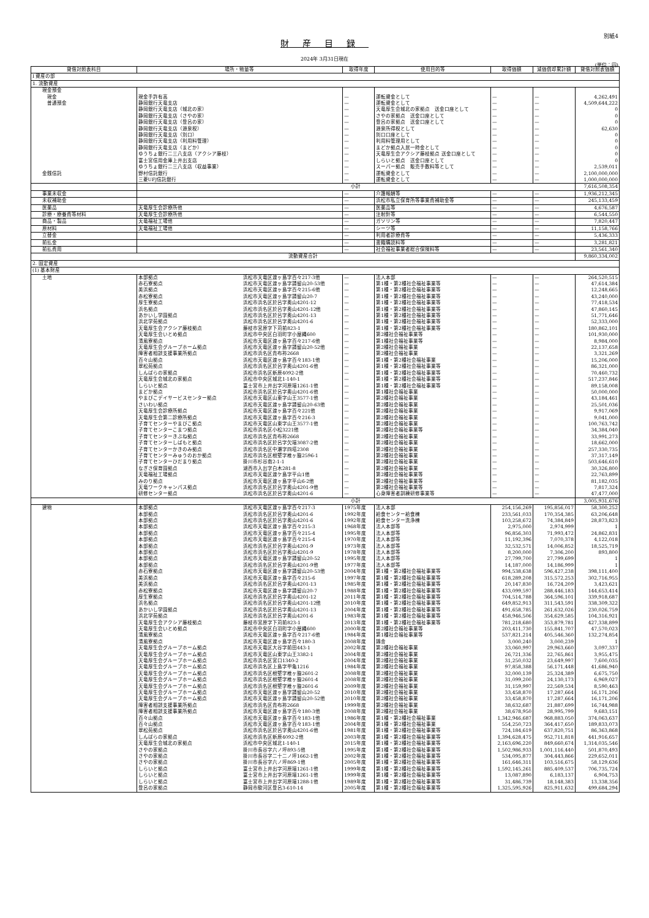別紙4
財産目録
2024年 3月31日現在
(単位：円)
| 貸借対照表科目 | 場所・物量等 | | 取得年度 | 使用目的等 | 取得価額 | 減価償却累計額 | 貸借対照表価額 |
| --- | --- | --- | --- | --- | --- | --- | --- |
| Ⅰ 資産の部 | | | | | | | |
| 1. 流動資産 | | | | | | | |
| 現金預金 | | | | | | | |
| 現金 | 現金手許有高 | | — | 運転資金として | — | — | 4,262,491 |
| 普通預金 | 静岡銀行天竜支店 | | — | 運転資金として | — | — | 4,509,644,222 |
| | 静岡銀行天竜支店（城北の家） | | — | 天竜厚生会城北の家拠点 送金口座として | — | — | 0 |
| | 静岡銀行天竜支店（さやの家） | | — | さやの家拠点 送金口座として | — | — | 0 |
| | 静岡銀行天竜支店（登呂の家） | | — | 登呂の家拠点 送金口座として | — | — | 0 |
| | 静岡銀行天竜支店（源泉税） | | — | 源泉所得税として | — | — | 62,630 |
| | 静岡銀行天竜支店（別口） | | — | 別口口座として | — | — | 0 |
| | 静岡銀行天竜支店（利用料管理） | | — | 利用料管理用として | — | — | 0 |
| | 静岡銀行天竜支店（まどか） | | — | まどか拠点入居一時金として | — | — | 0 |
| | ゆうちょ銀行二三八支店（アクシア藤枝） | | — | 天竜厚生会アクシア藤枝拠点 送金口座として | — | — | 0 |
| | 富士宮信用金庫上井出支店 | | — | しらいと拠点 送金口座として | — | — | 0 |
| | ゆうちょ銀行二三八支店（収益事業） | | — | スーパー拠点 販売手数料等として | — | — | 2,539,011 |
| 金銭信託 | 野村信託銀行 | | — | 運転資金として | — | — | 2,100,000,000 |
| | 三菱UFJ信託銀行 | | — | 運転資金として | — | — | 1,000,000,000 |
| | 小計 | | | | | | 7,616,508,354 |
| 事業未収金 | | | — | 介護報酬等 | — | — | 1,936,212,345 |
| 未収補助金 | | | — | 浜松市私立保育所等事業費補助金等 | — | — | 245,133,459 |
| 医薬品 | 天竜厚生会診療所他 | | — | 医薬品等 | — | — | 4,676,587 |
| 診療・療養費等材料 | 天竜厚生会診療所他 | | — | 注射針等 | — | — | 6,544,550 |
| 商品・製品 | 天竜福祉工場他 | | — | ガソリン等 | — | — | 7,820,447 |
| 原材料 | 天竜福祉工場他 | | — | シーツ等 | — | — | 11,158,766 |
| 立替金 | | | — | 利用者診療費等 | — | — | 5,436,333 |
| 前払金 | | | — | 書籍購読料等 | — | — | 3,281,821 |
| 前払費用 | | | — | 社会福祉事業者総合保険料等 | — | — | 23,561,340 |
| 流動資産合計 | | | | | | | 9,860,334,002 |
| 2. 固定資産 | | | | | | | |
| (1) 基本財産 | | | | | | | |
| 土地 | 本部拠点 | 浜松市天竜区渡ヶ島字百々217-3他 | — | 法人本部 | — | — | 264,520,515 |
| | 赤石寮拠点 | 浜松市天竜区渡ヶ島字請留山20-53他 | — | 第1種・第2種社会福祉事業等 | — | — | 47,614,384 |
| | 美浜拠点 | 浜松市天竜区渡ヶ島字百々215-6他 | — | 第1種・第2種社会福祉事業等 | — | — | 12,248,665 |
| | 赤松寮拠点 | 浜松市天竜区渡ヶ島字請留山20-7 | — | 第1種・第2種社会福祉事業等 | — | — | 43,240,000 |
| | 厚生寮拠点 | 浜松市浜名区於呂字奥山4201-12 | — | 第1種・第2種社会福祉事業等 | — | — | 77,418,534 |
| | 浜名拠点 | 浜松市浜名区於呂字奥山4201-12他 | — | 第1種・第2種社会福祉事業等 | — | — | 47,860,145 |
| | あかいし学園拠点 | 浜松市浜名区於呂字奥山4201-13 | — | 第1種・第2種社会福祉事業等 | — | — | 51,771,646 |
| | 浜北学苑拠点 | 浜松市浜名区於呂字奥山4201-6 | — | 第1種・第2種社会福祉事業等 | — | — | 52,333,000 |
| | 天竜厚生会アクシア藤枝拠点 | 藤枝市宮原字下苅前823-1 | — | 第1種・第2種社会福祉事業等 | — | — | 180,862,101 |
| | 天竜厚生会いとめ拠点 | 浜松市中央区白羽町字小屋縄600 | — | 第2種社会福祉事業等 | — | — | 101,930,000 |
| | 清風寮拠点 | 浜松市天竜区渡ヶ島字百々217-6他 | — | 第1種社会福祉事業等 | — | — | 8,984,000 |
| | 天竜厚生会グループホーム拠点 | 浜松市天竜区渡ヶ島字請留山20-52他 | — | 第2種社会福祉事業 | — | — | 22,137,658 |
| | 障害者相談支援事業所拠点 | 浜松市浜名区貴布祢2668 | — | 第2種社会福祉事業 | — | — | 3,321,269 |
| | 百々山拠点 | 浜松市天竜区渡ヶ島字百々183-1他 | — | 第1種・第2種社会福祉事業 | — | — | 15,206,000 |
| | 翠松苑拠点 | 浜松市浜名区於呂字奥山4201-6他 | — | 第1種・第2種社会福祉事業等 | — | — | 86,321,000 |
| | しんぱらの家拠点 | 浜松市浜名区新原4092-2他 | — | 第1種・第2種社会福祉事業等 | — | — | 70,460,732 |
| | 天竜厚生会城北の家拠点 | 浜松市中央区城北1-140-1 | — | 第1種・第2種社会福祉事業等 | — | — | 517,237,846 |
| | しらいと拠点 | 富士宮市上井出字河原端1261-1他 | — | 第1種・第2種社会福祉事業等 | — | — | 89,158,008 |
| | まどか拠点 | 浜松市浜名区於呂字奥山4201-6他 | — | 第1種社会福祉事業 | — | — | 50,000,000 |
| | やまびこデイサービスセンター拠点 | 浜松市天竜区山東字山王3577-1他 | — | 第2種社会福祉事業 | — | — | 43,184,461 |
| | さいわい拠点 | 浜松市天竜区渡ヶ島字請留山20-63他 | — | 第2種社会福祉事業 | — | — | 25,501,036 |
| | 天竜厚生会診療所拠点 | 浜松市天竜区渡ヶ島字百々221他 | — | 第2種社会福祉事業 | — | — | 9,917,069 |
| | 天竜厚生会第二診療所拠点 | 浜松市天竜区渡ヶ島字百々216-3 | — | 第2種社会福祉事業 | — | — | 9,041,000 |
| | 子育てセンターやまびこ拠点 | 浜松市天竜区山東字山王3577-1他 | — | 第2種社会福祉事業 | — | — | 100,763,742 |
| | 子育てセンターこまつ拠点 | 浜松市浜名区小松3221他 | — | 第2種社会福祉事業等 | — | — | 34,384,040 |
| | 子育てセンターきぶね拠点 | 浜松市浜名区貴布祢2668 | — | 第2種社会福祉事業 | — | — | 33,991,273 |
| | 子育てセンターしばもと拠点 | 浜松市浜名区於呂字欠端3087-2他 | — | 第2種社会福祉事業 | — | — | 18,662,000 |
| | 子育てセンターかきのみ拠点 | 浜松市浜名区中瀬字四塔2308 | — | 第2種社会福祉事業 | — | — | 257,330,735 |
| | 子育てセンターみゅうのおか拠点 | 浜松市浜名区根堅字椎ヶ脇2596-1 | — | 第2種社会福祉事業 | — | — | 37,317,149 |
| | 子育てセンターひだまり拠点 | 掛川市杉谷南2-1-1 | — | 第2種社会福祉事業 | — | — | 503,646,610 |
| | なぎさ保育園拠点 | 湖西市入出字白木281-8 | — | 第2種社会福祉事業 | — | — | 30,326,800 |
| | 天竜福祉工場拠点 | 浜松市天竜区渡ケ島字平山1他 | — | 第2種社会福祉事業等 | — | — | 22,763,899 |
| | みのり拠点 | 浜松市天竜区渡ヶ島字平山6-2他 | — | 第2種社会福祉事業等 | — | — | 81,182,035 |
| | 天竜ワークキャンパス拠点 | 浜松市浜名区於呂字奥山4201-9他 | — | 第2種社会福祉事業等 | — | — | 7,817,324 |
| | 研修センター拠点 | 浜松市浜名区於呂字奥山4201-6 | — | 心身障害者訓練研修事業等 | — | — | 47,477,000 |
| | 小計 | | | | | | 3,005,931,676 |
| 建物 | 本部拠点 | 浜松市天竜区渡ヶ島字百々217-3 | 1975年度 | 法人本部 | 254,156,269 | 195,856,017 | 58,300,252 |
| | 本部拠点 | 浜松市浜名区於呂字奥山4201-6 | 1992年度 | 給食センター給食棟 | 233,561,033 | 170,354,385 | 63,206,648 |
| | 本部拠点 | 浜松市浜名区於呂字奥山4201-6 | 1992年度 | 給食センター洗浄棟 | 103,258,672 | 74,384,849 | 28,873,823 |
| | 本部拠点 | 浜松市天竜区渡ヶ島字百々215-3 | 1968年度 | 法人本部等 | 2,975,000 | 2,974,999 | 1 |
| | 本部拠点 | 浜松市天竜区渡ヶ島字百々215-4 | 1995年度 | 法人本部等 | 96,856,303 | 71,993,472 | 24,862,831 |
| | 本部拠点 | 浜松市天竜区渡ヶ島字百々215-4 | 1970年度 | 法人本部等 | 11,192,396 | 7,070,378 | 4,122,018 |
| | 本部拠点 | 浜松市浜名区於呂字奥山4201-9 | 1973年度 | 法人本部等 | 32,532,571 | 14,006,852 | 18,525,719 |
| | 本部拠点 | 浜松市浜名区於呂字奥山4201-9 | 1978年度 | 法人本部等 | 8,200,000 | 7,306,200 | 893,800 |
| | 本部拠点 | 浜松市天竜区渡ヶ島字請留山20-52 | 1995年度 | 法人本部等 | 27,799,700 | 27,799,699 | 1 |
| | 本部拠点 | 浜松市浜名区於呂字奥山4201-9他 | 1977年度 | 法人本部等 | 14,187,000 | 14,186,999 | 1 |
| | 赤石寮拠点 | 浜松市天竜区渡ヶ島字請留山20-53他 | 2004年度 | 第1種・第2種社会福祉事業等 | 994,538,638 | 596,427,238 | 398,111,400 |
| | 美浜拠点 | 浜松市天竜区渡ヶ島字百々215-6 | 1997年度 | 第1種・第2種社会福祉事業等 | 618,289,208 | 315,572,253 | 302,716,955 |
| | 美浜拠点 | 浜松市浜名区於呂字奥山4201-13 | 1985年度 | 第1種・第2種社会福祉事業等 | 20,147,830 | 16,724,209 | 3,423,621 |
| | 赤松寮拠点 | 浜松市天竜区渡ヶ島字請留山20-7 | 1988年度 | 第1種・第2種社会福祉事業等 | 433,099,597 | 288,446,183 | 144,653,414 |
| | 厚生寮拠点 | 浜松市浜名区於呂字奥山4201-12 | 2011年度 | 第1種・第2種社会福祉事業等 | 704,514,788 | 364,596,101 | 339,918,687 |
| | 浜名拠点 | 浜松市浜名区於呂字奥山4201-12他 | 2010年度 | 第1種・第2種社会福祉事業等 | 649,852,913 | 311,543,591 | 338,309,322 |
| | あかいし学園拠点 | 浜松市浜名区於呂字奥山4201-13 | 2004年度 | 第1種・第2種社会福祉事業等 | 491,658,785 | 261,632,026 | 230,026,759 |
| | 浜北学苑拠点 | 浜松市浜名区於呂字奥山4201-6 | 1983年度 | 第1種・第2種社会福祉事業等 | 458,946,506 | 354,629,585 | 104,316,921 |
| | 天竜厚生会アクシア藤枝拠点 | 藤枝市宮原字下苅前823-1 | 2013年度 | 第1種・第2種社会福祉事業等 | 781,218,680 | 353,879,781 | 427,338,899 |
| | 天竜厚生会いとめ拠点 | 浜松市中央区白羽町字小屋縄600 | 2000年度 | 第2種社会福祉事業等 | 203,411,730 | 155,841,707 | 47,570,023 |
| | 清風寮拠点 | 浜松市天竜区渡ヶ島字百々217-6他 | 1984年度 | 第1種社会福祉事業等 | 537,821,214 | 405,546,360 | 132,274,854 |
| | 清風寮拠点 | 浜松市天竜区渡ヶ島字百々180-3 | 2008年度 | 鶏舎 | 3,000,240 | 3,000,239 | 1 |
| | 天竜厚生会グループホーム拠点 | 浜松市天竜区大谷字前田443-1 | 2002年度 | 第2種社会福祉事業 | 33,060,997 | 29,963,660 | 3,097,337 |
| | 天竜厚生会グループホーム拠点 | 浜松市天竜区山東字山王3382-1 | 2004年度 | 第2種社会福祉事業 | 26,721,336 | 22,765,861 | 3,955,475 |
| | 天竜厚生会グループホーム拠点 | 浜松市浜名区宮口1340-2 | 2004年度 | 第2種社会福祉事業 | 31,250,032 | 23,649,997 | 7,600,035 |
| | 天竜厚生会グループホーム拠点 | 浜松市浜名区上島字甲亀1216 | 1984年度 | 第2種社会福祉事業 | 97,858,388 | 56,171,448 | 41,686,940 |
| | 天竜厚生会グループホーム拠点 | 浜松市浜名区根堅字椎ヶ脇2601-2 | 2008年度 | 第2種社会福祉事業 | 32,000,139 | 25,324,389 | 6,675,750 |
| | 天竜厚生会グループホーム拠点 | 浜松市浜名区根堅字椎ヶ脇2601-4 | 2008年度 | 第2種社会福祉事業 | 31,099,200 | 24,130,173 | 6,969,027 |
| | 天竜厚生会グループホーム拠点 | 浜松市浜名区根堅字椎ヶ脇2601-6 | 2009年度 | 第2種社会福祉事業 | 31,159,997 | 22,569,534 | 8,590,463 |
| | 天竜厚生会グループホーム拠点 | 浜松市天竜区渡ヶ島字請留山20-52 | 2010年度 | 第2種社会福祉事業 | 33,458,870 | 17,287,664 | 16,171,206 |
| | 天竜厚生会グループホーム拠点 | 浜松市天竜区渡ヶ島字請留山20-52他 | 2010年度 | 第2種社会福祉事業 | 33,458,870 | 17,287,664 | 16,171,206 |
| | 障害者相談支援事業所拠点 | 浜松市浜名区貴布祢2668 | 1999年度 | 第2種社会福祉事業 | 38,632,687 | 21,887,699 | 16,744,988 |
| | 障害者相談支援事業所拠点 | 浜松市天竜区渡ヶ島字百々180-3他 | 2008年度 | 第2種社会福祉事業 | 38,678,950 | 28,995,799 | 9,683,151 |
| | 百々山拠点 | 浜松市天竜区渡ヶ島字百々183-1他 | 1986年度 | 第1種・第2種社会福祉事業 | 1,342,946,687 | 968,883,050 | 374,063,637 |
| | 百々山拠点 | 浜松市天竜区渡ヶ島字百々183-1他 | 2004年度 | 第1種・第2種社会福祉事業 | 554,250,723 | 364,417,650 | 189,833,073 |
| | 翠松苑拠点 | 浜松市浜名区於呂字奥山4201-6他 | 1981年度 | 第1種・第2種社会福祉事業等 | 724,184,619 | 637,820,751 | 86,363,868 |
| | しんぱらの家拠点 | 浜松市浜名区新原4092-2他 | 2003年度 | 第1種・第2種社会福祉事業等 | 1,394,628,475 | 952,711,818 | 441,916,657 |
| | 天竜厚生会城北の家拠点 | 浜松市中央区城北1-140-1 | 2015年度 | 第1種・第2種社会福祉事業等 | 2,163,696,220 | 849,660,674 | 1,314,035,546 |
| | さやの家拠点 | 掛川市長谷字六ノ坪893-5他 | 1995年度 | 第1種・第2種社会福祉事業等 | 1,502,986,933 | 1,001,116,440 | 501,870,493 |
| | さやの家拠点 | 掛川市長谷字二十二ノ坪1662-1他 | 2002年度 | 第1種・第2種社会福祉事業等 | 534,095,877 | 304,443,866 | 229,652,011 |
| | さやの家拠点 | 掛川市長谷字六ノ坪869-1他 | 2005年度 | 第1種・第2種社会福祉事業等 | 161,646,311 | 103,516,675 | 58,129,636 |
| | しらいと拠点 | 富士宮市上井出字河原端1261-1他 | 1999年度 | 第1種・第2種社会福祉事業等 | 1,592,145,261 | 885,409,537 | 706,735,724 |
| | しらいと拠点 | 富士宮市上井出字河原端1261-1他 | 1999年度 | 第1種・第2種社会福祉事業等 | 13,087,890 | 6,183,137 | 6,904,753 |
| | しらいと拠点 | 富士宮市上井出字河原端1288-1他 | 1989年度 | 第1種・第2種社会福祉事業等 | 31,486,739 | 18,148,383 | 13,338,356 |
| | 登呂の家拠点 | 静岡市駿河区登呂3-610-14 | 2005年度 | 第1種・第2種社会福祉事業等 | 1,325,595,926 | 825,911,632 | 499,684,294 |